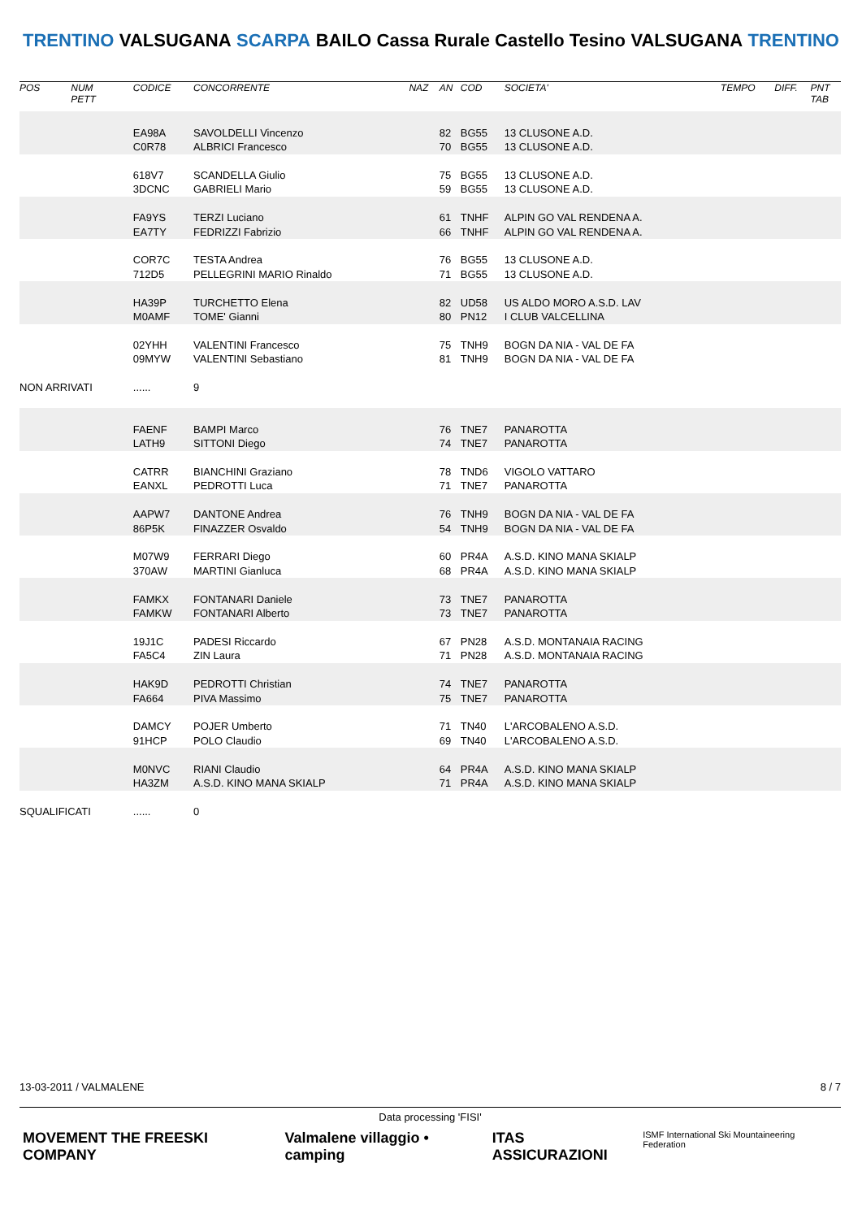TRENTINO VALSUGANA SCARPA BAILO Cassa Rurale Castello Tesino VALSUGANA TRENTINO
| POS | NUM PETT | CODICE | CONCORRENTE | NAZ | AN | COD | SOCIETA' | TEMPO | DIFF. | PNT TAB |
| --- | --- | --- | --- | --- | --- | --- | --- | --- | --- | --- |
| | | EA98A | SAVOLDELLI Vincenzo | | 82 | BG55 | 13 CLUSONE A.D. | | | |
| | | C0R78 | ALBRICI Francesco | | 70 | BG55 | 13 CLUSONE A.D. | | | |
| | | 618V7 | SCANDELLA Giulio | | 75 | BG55 | 13 CLUSONE A.D. | | | |
| | | 3DCNC | GABRIELI Mario | | 59 | BG55 | 13 CLUSONE A.D. | | | |
| | | FA9YS | TERZI Luciano | | 61 | TNHF | ALPIN GO VAL RENDENA A. | | | |
| | | EA7TY | FEDRIZZI Fabrizio | | 66 | TNHF | ALPIN GO VAL RENDENA A. | | | |
| | | COR7C | TESTA Andrea | | 76 | BG55 | 13 CLUSONE A.D. | | | |
| | | 712D5 | PELLEGRINI MARIO Rinaldo | | 71 | BG55 | 13 CLUSONE A.D. | | | |
| | | HA39P | TURCHETTO Elena | | 82 | UD58 | US ALDO MORO A.S.D. LAV | | | |
| | | M0AMF | TOME' Gianni | | 80 | PN12 | I CLUB VALCELLINA | | | |
| | | 02YHH | VALENTINI Francesco | | 75 | TNH9 | BOGN DA NIA - VAL DE FA | | | |
| | | 09MYW | VALENTINI Sebastiano | | 81 | TNH9 | BOGN DA NIA - VAL DE FA | | | |
| NON ARRIVATI | | ...... | 9 | | | | | | | |
| | | FAENF | BAMPI Marco | | 76 | TNE7 | PANAROTTA | | | |
| | | LATH9 | SITTONI Diego | | 74 | TNE7 | PANAROTTA | | | |
| | | CATRR | BIANCHINI Graziano | | 78 | TND6 | VIGOLO VATTARO | | | |
| | | EANXL | PEDROTTI Luca | | 71 | TNE7 | PANAROTTA | | | |
| | | AAPW7 | DANTONE Andrea | | 76 | TNH9 | BOGN DA NIA - VAL DE FA | | | |
| | | 86P5K | FINAZZER Osvaldo | | 54 | TNH9 | BOGN DA NIA - VAL DE FA | | | |
| | | M07W9 | FERRARI Diego | | 60 | PR4A | A.S.D. KINO MANA SKIALP | | | |
| | | 370AW | MARTINI Gianluca | | 68 | PR4A | A.S.D. KINO MANA SKIALP | | | |
| | | FAMKX | FONTANARI Daniele | | 73 | TNE7 | PANAROTTA | | | |
| | | FAMKW | FONTANARI Alberto | | 73 | TNE7 | PANAROTTA | | | |
| | | 19J1C | PADESI Riccardo | | 67 | PN28 | A.S.D. MONTANAIA RACING | | | |
| | | FA5C4 | ZIN Laura | | 71 | PN28 | A.S.D. MONTANAIA RACING | | | |
| | | HAK9D | PEDROTTI Christian | | 74 | TNE7 | PANAROTTA | | | |
| | | FA664 | PIVA Massimo | | 75 | TNE7 | PANAROTTA | | | |
| | | DAMCY | POJER Umberto | | 71 | TN40 | L'ARCOBALENO A.S.D. | | | |
| | | 91HCP | POLO Claudio | | 69 | TN40 | L'ARCOBALENO A.S.D. | | | |
| | | M0NVC | RIANI Claudio | | 64 | PR4A | A.S.D. KINO MANA SKIALP | | | |
| | | HA3ZM | A.S.D. KINO MANA SKIALP | | 71 | PR4A | A.S.D. KINO MANA SKIALP | | | |
| SQUALIFICATI | | ...... | 0 | | | | | | | |
13-03-2011 / VALMALENE 8 / 7
Data processing 'FISI'
MOVEMENT THE FREESKI COMPANY Valmalene villaggio • camping ITAS ASSICURAZIONI ISMF International Ski Mountaineering Federation